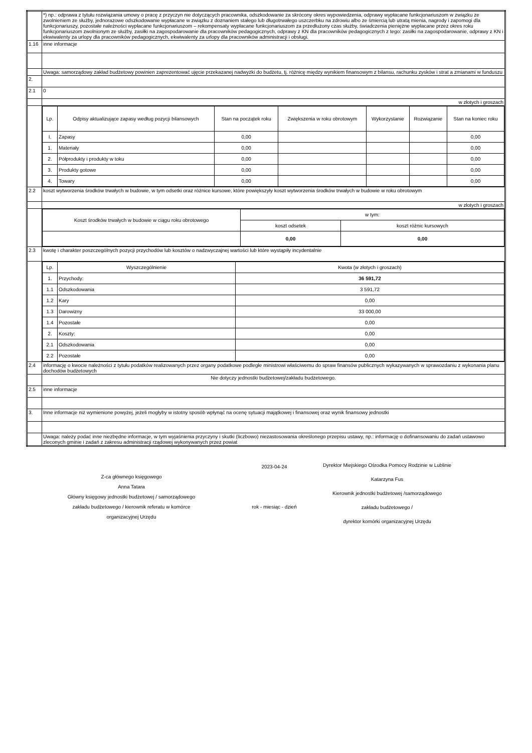| | *) np.: odprawa z tytułu rozwiązania umowy o pracę z przyczyn nie dotyczących pracownika, odszkodowanie za skrócony okres wypowiedzenia, odprawy wypłacane funkcjonariuszom w związku ze zwolnieniem ze służby, jednorazowe odszkodowanie wypłacane w związku z doznaniem stałego lub długotrwałego uszczerbku na zdrowiu albo ze śmiercią lub utratą mienia, nagrody i zapomogi dla funkcjonariuszy, pozostałe należności wypłacane funkcjonariuszom – rekompensaty wypłacane funkcjonariuszom za przedłużony czas służby, świadczenia pieniężne wypłacane przez okres roku funkcjonariuszom zwolnionym ze służby, zasiłki na zagospodarowanie dla pracowników pedagogicznych, odprawy z KN dla pracowników pedagogicznych z tego: zasiłki na zagospodarowanie, odprawy z KN i ekwiwalenty za urlopy dla pracowników pedagogicznych, ekwiwalenty za urlopy dla pracowników administracji i obsługi. |
| 1.16 | inne informacje |
| | Uwaga: samorządowy zakład budżetowy powinien zaprezentować ujęcie przekazanej nadwyżki do budżetu, tj. różnicę między wynikiem finansowym z bilansu, rachunku zysków i strat a zmianami w funduszu |
| 2. | |
| 2.1 | 0 |
| | w złotych i groszach |
| | / Lp. / Odpisy aktualizujące zapasy według pozycji bilansowych / Stan na początek roku / Zwiększenia w roku obrotowym / Wykorzystanie / Rozwiązanie / Stan na koniec roku / / I. / Zapasy / 0,00 / / / / 0,00 / / 1. / Materiały / 0,00 / / / / 0,00 / / 2. / Półprodukty i produkty w toku / 0,00 / / / / 0,00 / / 3. / Produkty gotowe / 0,00 / / / / 0,00 / / 4. / Towary / 0,00 / / / / 0,00 / |
| 2.2 | koszt wytworzenia środków trwałych w budowie, w tym odsetki oraz różnice kursowe, które powiększyły koszt wytworzenia środków trwałych w budowie w roku obrotowym |
| | w złotych i groszach |
| | / Koszt środków trwałych w budowie w ciągu roku obrotowego / w tym: / / / / koszt odsetek / koszt różnic kursowych / / / 0,00 / 0,00 / |
| 2.3 | kwotę i charakter poszczególnych pozycji przychodów lub kosztów o nadzwyczajnej wartości lub które wystąpiły incydentalnie |
| | / Lp. / Wyszczególnienie / Kwota (w złotych i groszach) / / 1. / Przychody: / 36 591,72 / / 1.1 / Odszkodowania / 3 591,72 / / 1.2 / Kary / 0,00 / / 1.3 / Darowizny / 33 000,00 / / 1.4 / Pozostałe / 0,00 / / 2. / Koszty: / 0,00 / / 2.1 / Odszkodowania / 0,00 / / 2.2 / Pozostałe / 0,00 / |
| 2.4 | informację o kwocie należności z tytułu podatków realizowanych przez organy podatkowe podległe ministrowi właściwemu do spraw finansów publicznych wykazywanych w sprawozdaniu z wykonania planu dochodów budżetowych |
| | Nie dotyczy jednostki budżetowej/zakładu budżetowego. |
| 2.5 | inne informacje |
| 3. | Inne informacje niż wymienione powyżej, jeżeli mogłyby w istotny sposób wpłynąć na ocenę sytuacji majątkowej i finansowej oraz wynik finansowy jednostki |
| | Uwaga: należy podać inne niezbędne informacje, w tym wyjaśnienia przyczyny i skutki (liczbowo) niezastosowania określonego przepisu ustawy, np.: informację o dofinansowaniu do zadań ustawowo zleconych gminie i zadań z zakresu administracji rządowej wykonywanych przez powiat |
Z-ca głównego księgowego
Anna Tatara
Główny księgowy jednostki budżetowej / samorządowego
zakładu budżetowego / kierownik referatu w komórce
organizacyjnej Urzędu
2023-04-24
rok - miesiąc - dzień
Dyrektor Miejskiego Ośrodka Pomocy Rodzinie w Lublinie
Katarzyna Fus
Kierownik jednostki budżetowej /samorządowego
zakładu budżetowego /
dyrektor komórki organizacyjnej Urzędu